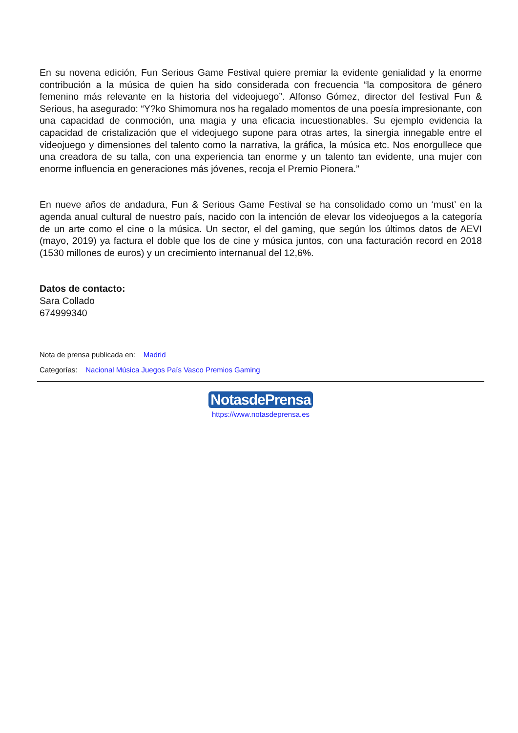En su novena edición, Fun Serious Game Festival quiere premiar la evidente genialidad y la enorme contribución a la música de quien ha sido considerada con frecuencia “la compositora de género femenino más relevante en la historia del videojuego”. Alfonso Gómez, director del festival Fun & Serious, ha asegurado: “Y?ko Shimomura nos ha regalado momentos de una poesía impresionante, con una capacidad de conmoción, una magia y una eficacia incuestionables. Su ejemplo evidencia la capacidad de cristalización que el videojuego supone para otras artes, la sinergia innegable entre el videojuego y dimensiones del talento como la narrativa, la gráfica, la música etc. Nos enorgullece que una creadora de su talla, con una experiencia tan enorme y un talento tan evidente, una mujer con enorme influencia en generaciones más jóvenes, recoja el Premio Pionera.”
En nueve años de andadura, Fun & Serious Game Festival se ha consolidado como un ‘must’ en la agenda anual cultural de nuestro país, nacido con la intención de elevar los videojuegos a la categoría de un arte como el cine o la música. Un sector, el del gaming, que según los últimos datos de AEVI (mayo, 2019) ya factura el doble que los de cine y música juntos, con una facturación record en 2018 (1530 millones de euros) y un crecimiento internanual del 12,6%.
Datos de contacto:
Sara Collado
674999340
Nota de prensa publicada en: Madrid
Categorías: Nacional Música Juegos País Vasco Premios Gaming
NotasdePrensa
https://www.notasdeprensa.es